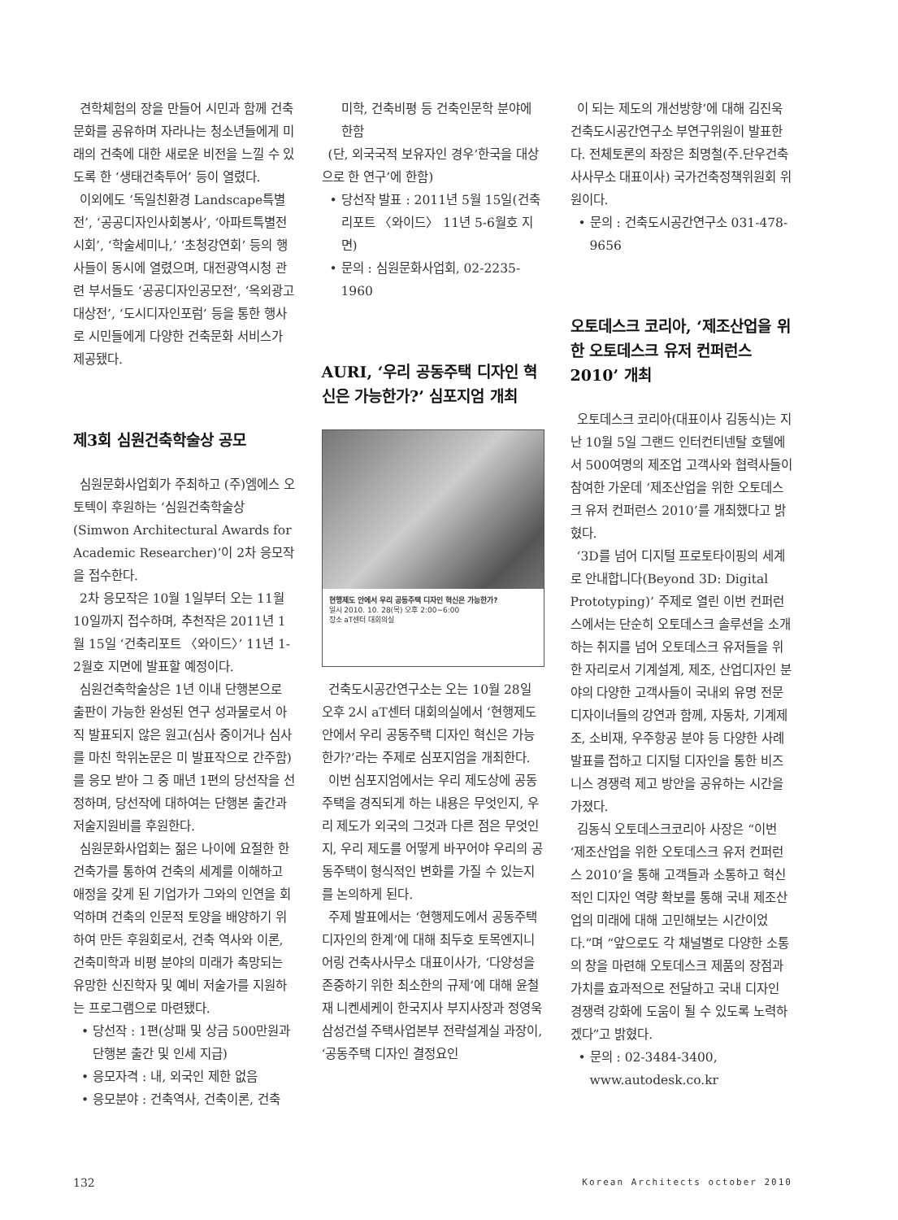견학체험의 장을 만들어 시민과 함께 건축문화를 공유하며 자라나는 청소년들에게 미래의 건축에 대한 새로운 비전을 느낄 수 있도록 한 ‘생태건축투어’ 등이 열렸다.
이외에도 ‘독일친환경 Landscape특별전’, ‘공공디자인사회봉사’, ‘아파트특별전시회’, ‘학술세미나,’ ‘초청강연회’ 등의 행사들이 동시에 열렸으며, 대전광역시청 관련 부서들도 ‘공공디자인공모전’, ‘옥외광고대상전’, ‘도시디자인포럼’ 등을 통한 행사로 시민들에게 다양한 건축문화 서비스가 제공됐다.
제3회 심원건축학술상 공모
심원문화사업회가 주최하고 (주)엠에스 오토텍이 후원하는 ‘심원건축학술상(Simwon Architectural Awards for Academic Researcher)’이 2차 응모작을 접수한다.
2차 응모작은 10월 1일부터 오는 11월 10일까지 접수하며, 추천작은 2011년 1월 15일 ‘건축리포트 〈와이드〉’ 11년 1-2월호 지면에 발표할 예정이다.
심원건축학술상은 1년 이내 단행본으로 출판이 가능한 완성된 연구 성과물로서 아직 발표되지 않은 원고(심사 중이거나 심사를 마친 학위논문은 미 발표작으로 간주함)를 응모 받아 그 중 매년 1편의 당선작을 선정하며, 당선작에 대하여는 단행본 출간과 저술지원비를 후원한다.
심원문화사업회는 젊은 나이에 요절한 한 건축가를 통하여 건축의 세계를 이해하고 애정을 갖게 된 기업가가 그와의 인연을 회억하며 건축의 인문적 토양을 배양하기 위하여 만든 후원회로서, 건축 역사와 이론, 건축미학과 비평 분야의 미래가 촉망되는 유망한 신진학자 및 예비 저술가를 지원하는 프로그램으로 마련됐다.
• 당선작 : 1편(상패 및 상금 500만원과 단행본 출간 및 인세 지급)
• 응모자격 : 내, 외국인 제한 없음
• 응모분야 : 건축역사, 건축이론, 건축
미학, 건축비평 등 건축인문학 분야에 한함
(단, 외국국적 보유자인 경우‘한국을 대상으로 한 연구’에 한함)
• 당선작 발표 : 2011년 5월 15일(건축리포트 〈와이드〉 11년 5-6월호 지면)
• 문의 : 심원문화사업회, 02-2235-1960
AURI, ‘우리 공동주택 디자인 혁신은 가능한가?’ 심포지엄 개최
현행제도 안에서 우리 공동주택 디자인 혁신은 가능한가?
일시 2010. 10. 28(목) 오후 2:00~6:00
장소 aT센터 대회의실
건축도시공간연구소는 오는 10월 28일 오후 2시 aT센터 대회의실에서 ‘현행제도 안에서 우리 공동주택 디자인 혁신은 가능한가?’라는 주제로 심포지엄을 개최한다.
이번 심포지엄에서는 우리 제도상에 공동주택을 경직되게 하는 내용은 무엇인지, 우리 제도가 외국의 그것과 다른 점은 무엇인지, 우리 제도를 어떻게 바꾸어야 우리의 공동주택이 형식적인 변화를 가질 수 있는지를 논의하게 된다.
주제 발표에서는 ‘현행제도에서 공동주택 디자인의 한계’에 대해 최두호 토목엔지니어링 건축사사무소 대표이사가, ‘다양성을 존중하기 위한 최소한의 규제’에 대해 윤철재 니켄세케이 한국지사 부지사장과 정영욱 삼성건설 주택사업본부 전략설계실 과장이, ‘공동주택 디자인 결정요인
이 되는 제도의 개선방향’에 대해 김진욱 건축도시공간연구소 부연구위원이 발표한다. 전체토론의 좌장은 최명철(주.단우건축사사무소 대표이사) 국가건축정책위원회 위원이다.
• 문의 : 건축도시공간연구소 031-478-9656
오토데스크 코리아, ‘제조산업을 위한 오토데스크 유저 컨퍼런스 2010’ 개최
오토데스크 코리아(대표이사 김동식)는 지난 10월 5일 그랜드 인터컨티넨탈 호텔에서 500여명의 제조업 고객사와 협력사들이 참여한 가운데 ‘제조산업을 위한 오토데스크 유저 컨퍼런스 2010’를 개최했다고 밝혔다.
‘3D를 넘어 디지털 프로토타이핑의 세계로 안내합니다(Beyond 3D: Digital Prototyping)’ 주제로 열린 이번 컨퍼런스에서는 단순히 오토데스크 솔루션을 소개하는 취지를 넘어 오토데스크 유저들을 위한 자리로서 기계설계, 제조, 산업디자인 분야의 다양한 고객사들이 국내외 유명 전문 디자이너들의 강연과 함께, 자동차, 기계제조, 소비재, 우주항공 분야 등 다양한 사례 발표를 접하고 디지털 디자인을 통한 비즈니스 경쟁력 제고 방안을 공유하는 시간을 가졌다.
김동식 오토데스크코리아 사장은 “이번 ‘제조산업을 위한 오토데스크 유저 컨퍼런스 2010’을 통해 고객들과 소통하고 혁신적인 디자인 역량 확보를 통해 국내 제조산업의 미래에 대해 고민해보는 시간이었다.”며 “앞으로도 각 채널별로 다양한 소통의 창을 마련해 오토데스크 제품의 장점과 가치를 효과적으로 전달하고 국내 디자인 경쟁력 강화에 도움이 될 수 있도록 노력하겠다”고 밝혔다.
• 문의 : 02-3484-3400, www.autodesk.co.kr
132 Korean Architects october 2010